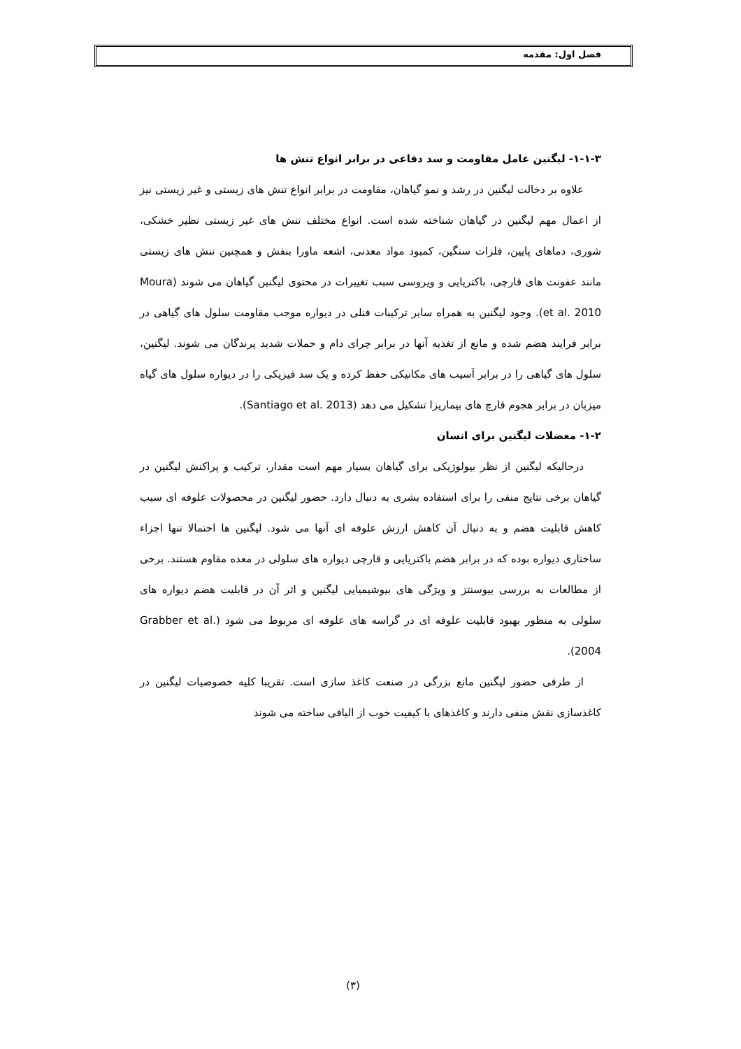فصل اول: مقدمه
۱-۱-۳- لیگنین عامل مقاومت و سد دفاعی در برابر انواع تنش ها
علاوه بر دخالت لیگنین در رشد و نمو گیاهان، مقاومت در برابر انواع تنش های زیستی و غیر زیستی نیز از اعمال مهم لیگنین در گیاهان شناخته شده است. انواع مختلف تنش های غیر زیستی نظیر خشکی، شوری، دماهای پایین، فلزات سنگین، کمبود مواد معدنی، اشعه ماورا بنفش و همچنین تنش های زیستی مانند عفونت های قارچی، باکتریایی و ویروسی سبب تغییرات در محتوی لیگنین گیاهان می شوند (Moura et al. 2010). وجود لیگنین به همراه سایر ترکیبات فنلی در دیواره موجب مقاومت سلول های گیاهی در برابر فرایند هضم شده و مانع از تغذیه آنها در برابر چرای دام و حملات شدید پرندگان می شوند. لیگنین، سلول های گیاهی را در برابر آسیب های مکانیکی حفظ کرده و یک سد فیزیکی را در دیواره سلول های گیاه میزبان در برابر هجوم قارچ های بیماریزا تشکیل می دهد (Santiago et al. 2013).
۱-۲- معضلات لیگنین برای انسان
درحالیکه لیگنین از نظر بیولوژیکی برای گیاهان بسیار مهم است مقدار، ترکیب و پراکنش لیگنین در گیاهان برخی نتایج منفی را برای استفاده بشری به دنبال دارد. حضور لیگنین در محصولات علوفه ای سبب کاهش قابلیت هضم و به دنبال آن کاهش ارزش علوفه ای آنها می شود. لیگنین ها احتمالا تنها اجزاء ساختاری دیواره بوده که در برابر هضم باکتریایی و قارچی دیواره های سلولی در معده مقاوم هستند. برخی از مطالعات به بررسی بیوسنتز و ویژگی های بیوشیمیایی لیگنین و اثر آن در قابلیت هضم دیواره های سلولی به منظور بهبود قابلیت علوفه ای در گراسه های علوفه ای مربوط می شود (Grabber et al. 2004).
از طرفی حضور لیگنین مانع بزرگی در صنعت کاغذ سازی است. تقریبا کلیه خصوصیات لیگنین در کاغذسازی نقش منفی دارند و کاغذهای با کیفیت خوب از الیافی ساخته می شوند
(۳)